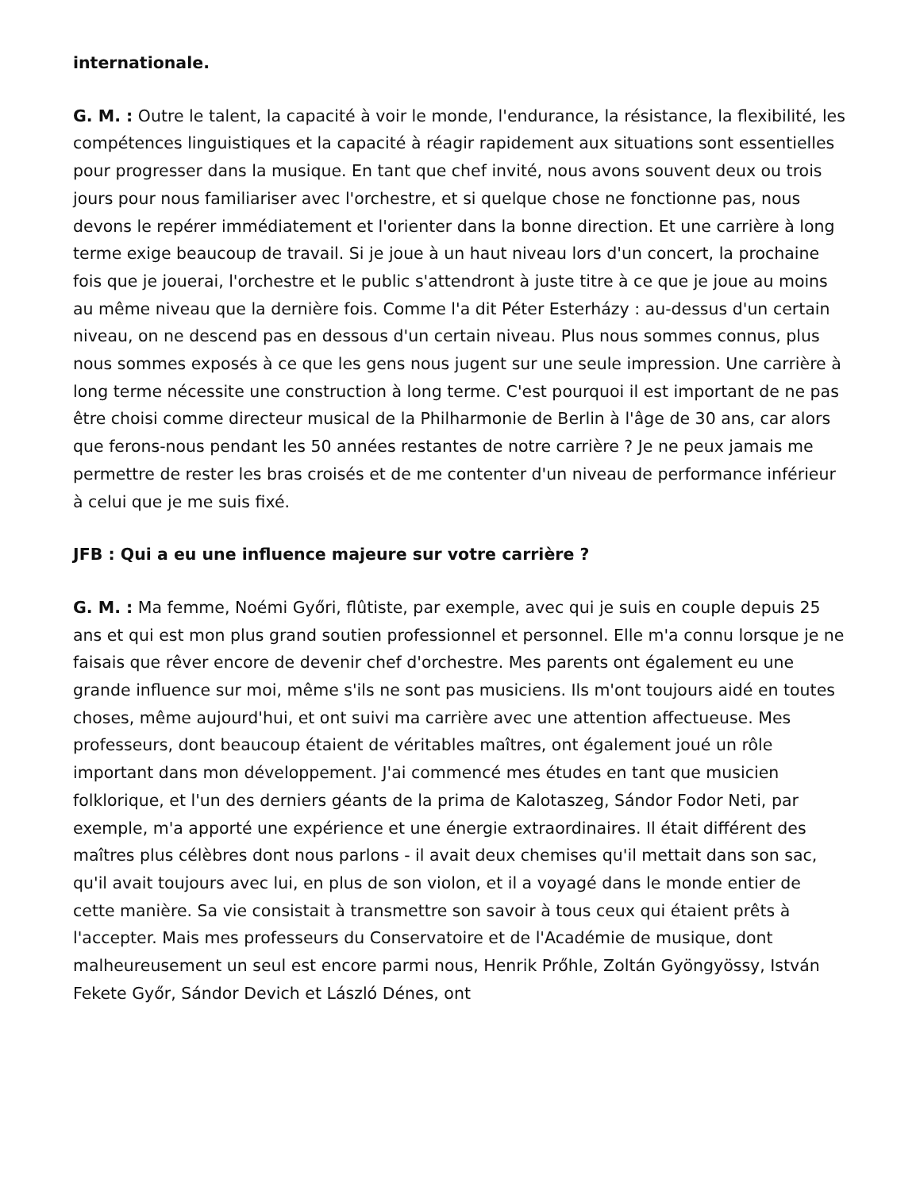internationale.
G. M. : Outre le talent, la capacité à voir le monde, l'endurance, la résistance, la flexibilité, les compétences linguistiques et la capacité à réagir rapidement aux situations sont essentielles pour progresser dans la musique. En tant que chef invité, nous avons souvent deux ou trois jours pour nous familiariser avec l'orchestre, et si quelque chose ne fonctionne pas, nous devons le repérer immédiatement et l'orienter dans la bonne direction. Et une carrière à long terme exige beaucoup de travail. Si je joue à un haut niveau lors d'un concert, la prochaine fois que je jouerai, l'orchestre et le public s'attendront à juste titre à ce que je joue au moins au même niveau que la dernière fois. Comme l'a dit Péter Esterházy : au-dessus d'un certain niveau, on ne descend pas en dessous d'un certain niveau. Plus nous sommes connus, plus nous sommes exposés à ce que les gens nous jugent sur une seule impression. Une carrière à long terme nécessite une construction à long terme. C'est pourquoi il est important de ne pas être choisi comme directeur musical de la Philharmonie de Berlin à l'âge de 30 ans, car alors que ferons-nous pendant les 50 années restantes de notre carrière ? Je ne peux jamais me permettre de rester les bras croisés et de me contenter d'un niveau de performance inférieur à celui que je me suis fixé.
JFB : Qui a eu une influence majeure sur votre carrière ?
G. M. : Ma femme, Noémi Győri, flûtiste, par exemple, avec qui je suis en couple depuis 25 ans et qui est mon plus grand soutien professionnel et personnel. Elle m'a connu lorsque je ne faisais que rêver encore de devenir chef d'orchestre. Mes parents ont également eu une grande influence sur moi, même s'ils ne sont pas musiciens. Ils m'ont toujours aidé en toutes choses, même aujourd'hui, et ont suivi ma carrière avec une attention affectueuse. Mes professeurs, dont beaucoup étaient de véritables maîtres, ont également joué un rôle important dans mon développement. J'ai commencé mes études en tant que musicien folklorique, et l'un des derniers géants de la prima de Kalotaszeg, Sándor Fodor Neti, par exemple, m'a apporté une expérience et une énergie extraordinaires. Il était différent des maîtres plus célèbres dont nous parlons - il avait deux chemises qu'il mettait dans son sac, qu'il avait toujours avec lui, en plus de son violon, et il a voyagé dans le monde entier de cette manière. Sa vie consistait à transmettre son savoir à tous ceux qui étaient prêts à l'accepter. Mais mes professeurs du Conservatoire et de l'Académie de musique, dont malheureusement un seul est encore parmi nous, Henrik Prőhle, Zoltán Gyöngyössy, István Fekete Győr, Sándor Devich et László Dénes, ont